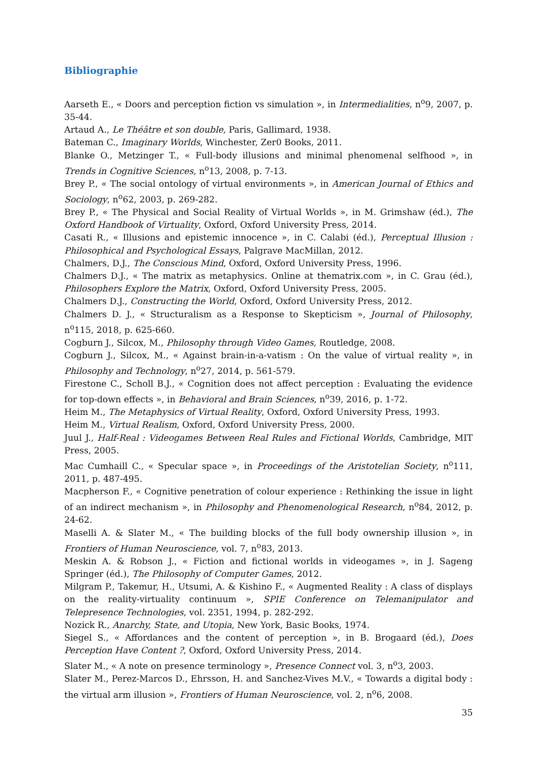Bibliographie
Aarseth E., « Doors and perception fiction vs simulation », in Intermedialities, n<sup>o</sup>9, 2007, p. 35-44.
Artaud A., Le Théâtre et son double, Paris, Gallimard, 1938.
Bateman C., Imaginary Worlds, Winchester, Zer0 Books, 2011.
Blanke O., Metzinger T., « Full-body illusions and minimal phenomenal selfhood », in Trends in Cognitive Sciences, n<sup>o</sup>13, 2008, p. 7-13.
Brey P., « The social ontology of virtual environments », in American Journal of Ethics and Sociology, n<sup>o</sup>62, 2003, p. 269-282.
Brey P., « The Physical and Social Reality of Virtual Worlds », in M. Grimshaw (éd.), The Oxford Handbook of Virtuality, Oxford, Oxford University Press, 2014.
Casati R., « Illusions and epistemic innocence », in C. Calabi (éd.), Perceptual Illusion : Philosophical and Psychological Essays, Palgrave MacMillan, 2012.
Chalmers, D.J., The Conscious Mind, Oxford, Oxford University Press, 1996.
Chalmers D.J., « The matrix as metaphysics. Online at thematrix.com », in C. Grau (éd.), Philosophers Explore the Matrix, Oxford, Oxford University Press, 2005.
Chalmers D.J., Constructing the World, Oxford, Oxford University Press, 2012.
Chalmers D. J., « Structuralism as a Response to Skepticism », Journal of Philosophy, n<sup>o</sup>115, 2018, p. 625-660.
Cogburn J., Silcox, M., Philosophy through Video Games, Routledge, 2008.
Cogburn J., Silcox, M., « Against brain-in-a-vatism : On the value of virtual reality », in Philosophy and Technology, n<sup>o</sup>27, 2014, p. 561-579.
Firestone C., Scholl B.J., « Cognition does not affect perception : Evaluating the evidence for top-down effects », in Behavioral and Brain Sciences, n<sup>o</sup>39, 2016, p. 1-72.
Heim M., The Metaphysics of Virtual Reality, Oxford, Oxford University Press, 1993.
Heim M., Virtual Realism, Oxford, Oxford University Press, 2000.
Juul J., Half-Real : Videogames Between Real Rules and Fictional Worlds, Cambridge, MIT Press, 2005.
Mac Cumhaill C., « Specular space », in Proceedings of the Aristotelian Society, n<sup>o</sup>111, 2011, p. 487-495.
Macpherson F., « Cognitive penetration of colour experience : Rethinking the issue in light of an indirect mechanism », in Philosophy and Phenomenological Research, n<sup>o</sup>84, 2012, p. 24-62.
Maselli A. & Slater M., « The building blocks of the full body ownership illusion », in Frontiers of Human Neuroscience, vol. 7, n<sup>o</sup>83, 2013.
Meskin A. & Robson J., « Fiction and fictional worlds in videogames », in J. Sageng Springer (éd.), The Philosophy of Computer Games, 2012.
Milgram P., Takemur, H., Utsumi, A. & Kishino F., « Augmented Reality : A class of displays on the reality-virtuality continuum », SPIE Conference on Telemanipulator and Telepresence Technologies, vol. 2351, 1994, p. 282-292.
Nozick R., Anarchy, State, and Utopia, New York, Basic Books, 1974.
Siegel S., « Affordances and the content of perception », in B. Brogaard (éd.), Does Perception Have Content ?, Oxford, Oxford University Press, 2014.
Slater M., « A note on presence terminology », Presence Connect vol. 3, n<sup>o</sup>3, 2003.
Slater M., Perez-Marcos D., Ehrsson, H. and Sanchez-Vives M.V., « Towards a digital body : the virtual arm illusion », Frontiers of Human Neuroscience, vol. 2, n<sup>o</sup>6, 2008.
35